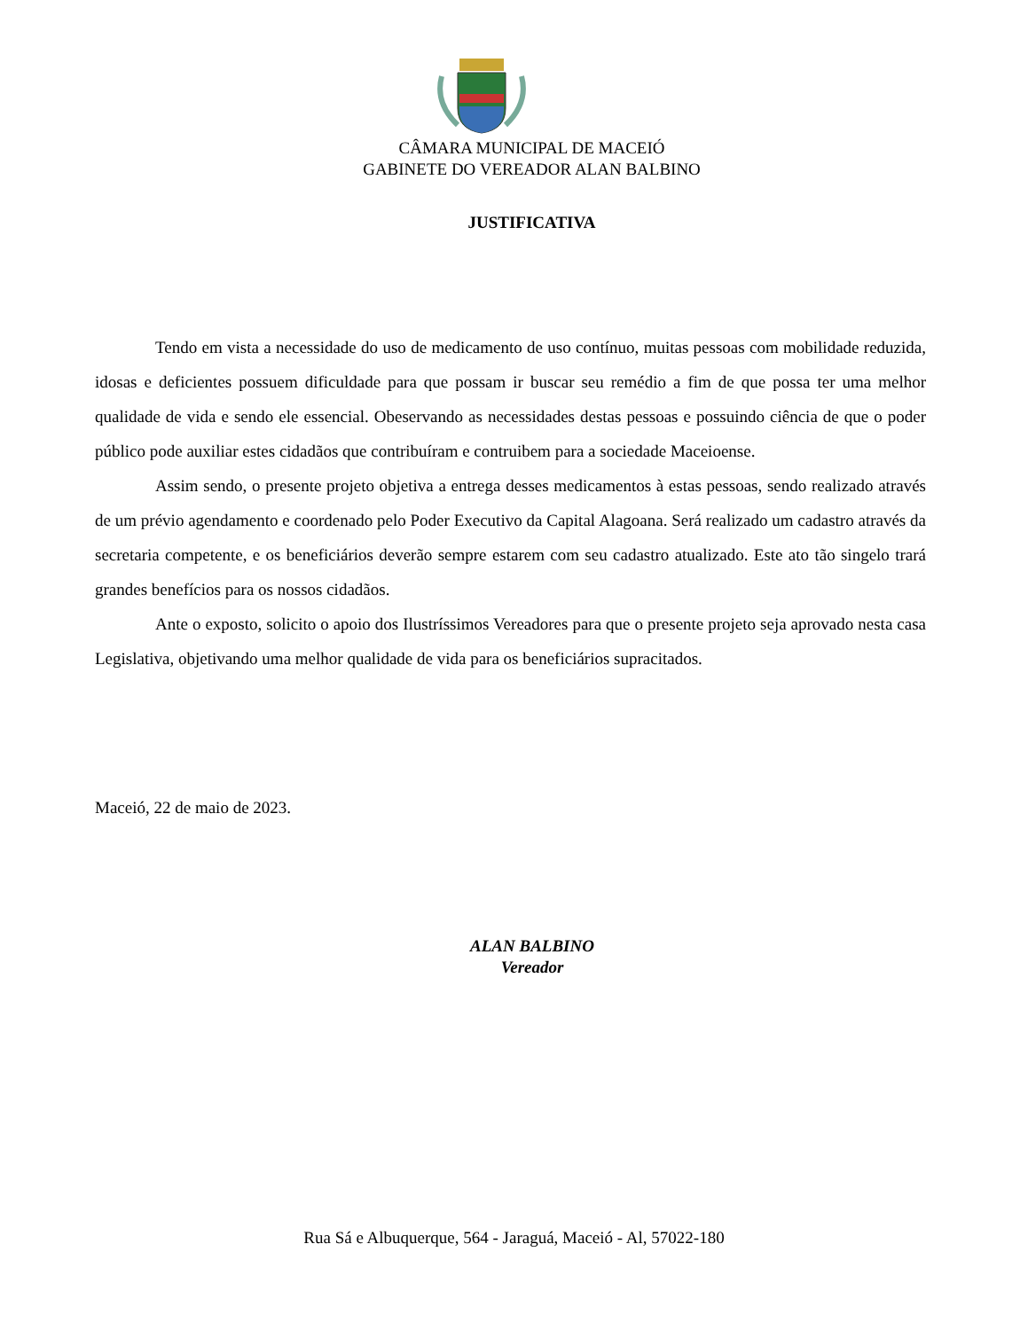CÂMARA MUNICIPAL DE MACEIÓ
GABINETE DO VEREADOR ALAN BALBINO
JUSTIFICATIVA
Tendo em vista a necessidade do uso de medicamento de uso contínuo, muitas pessoas com mobilidade reduzida, idosas e deficientes possuem dificuldade para que possam ir buscar seu remédio a fim de que possa ter uma melhor qualidade de vida e sendo ele essencial. Obeservando as necessidades destas pessoas e possuindo ciência de que o poder público pode auxiliar estes cidadãos que contribuíram e contruibem para a sociedade Maceioense.
Assim sendo, o presente projeto objetiva a entrega desses medicamentos à estas pessoas, sendo realizado através de um prévio agendamento e coordenado pelo Poder Executivo da Capital Alagoana. Será realizado um cadastro através da secretaria competente, e os beneficiários deverão sempre estarem com seu cadastro atualizado. Este ato tão singelo trará grandes benefícios para os nossos cidadãos.
Ante o exposto, solicito o apoio dos Ilustríssimos Vereadores para que o presente projeto seja aprovado nesta casa Legislativa, objetivando uma melhor qualidade de vida para os beneficiários supracitados.
Maceió, 22 de maio de 2023.
ALAN BALBINO
Vereador
Rua Sá e Albuquerque, 564 - Jaraguá, Maceió - Al, 57022-180